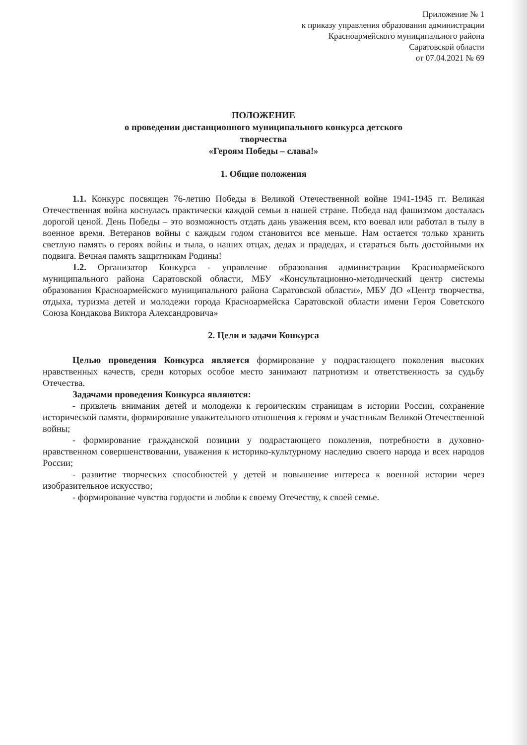Приложение № 1
к приказу управления образования администрации
Красноармейского муниципального района
Саратовской области
от 07.04.2021 № 69
ПОЛОЖЕНИЕ
о проведении дистанционного муниципального конкурса детского
творчества
«Героям Победы – слава!»
1. Общие положения
1.1. Конкурс посвящен 76-летию Победы в Великой Отечественной войне 1941-1945 гг. Великая Отечественная война коснулась практически каждой семьи в нашей стране. Победа над фашизмом досталась дорогой ценой. День Победы – это возможность отдать дань уважения всем, кто воевал или работал в тылу в военное время. Ветеранов войны с каждым годом становится все меньше. Нам остается только хранить светлую память о героях войны и тыла, о наших отцах, дедах и прадедах, и стараться быть достойными их подвига. Вечная память защитникам Родины!
1.2. Организатор Конкурса - управление образования администрации Красноармейского муниципального района Саратовской области, МБУ «Консультационно-методический центр системы образования Красноармейского муниципального района Саратовской области», МБУ ДО «Центр творчества, отдыха, туризма детей и молодежи города Красноармейска Саратовской области имени Героя Советского Союза Кондакова Виктора Александровича»
2. Цели и задачи Конкурса
Целью проведения Конкурса является формирование у подрастающего поколения высоких нравственных качеств, среди которых особое место занимают патриотизм и ответственность за судьбу Отечества.
Задачами проведения Конкурса являются:
- привлечь внимания детей и молодежи к героическим страницам в истории России, сохранение исторической памяти, формирование уважительного отношения к героям и участникам Великой Отечественной войны;
- формирование гражданской позиции у подрастающего поколения, потребности в духовно-нравственном совершенствовании, уважения к историко-культурному наследию своего народа и всех народов России;
- развитие творческих способностей у детей и повышение интереса к военной истории через изобразительное искусство;
- формирование чувства гордости и любви к своему Отечеству, к своей семье.